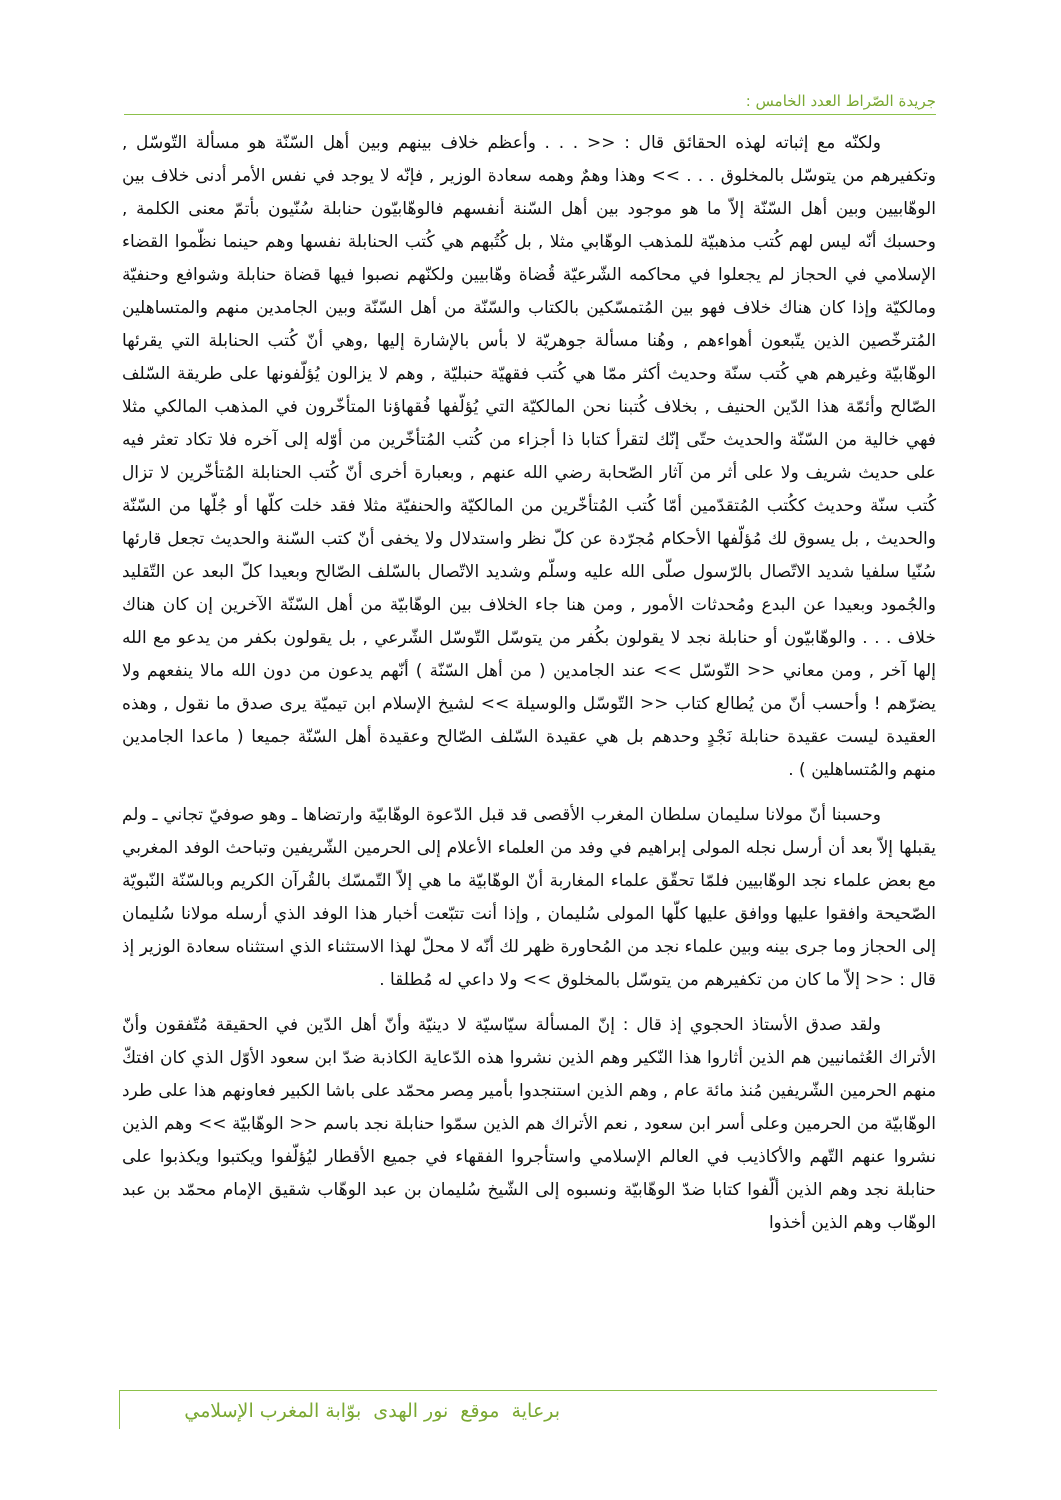جريدة الصّراط العدد الخامس :
ولكنّه مع إثباته لهذه الحقائق قال : << . . . وأعظم خلاف بينهم وبين أهل السّنّة هو مسألة التّوسّل , وتكفيرهم من يتوسّل بالمخلوق . . . >> وهذا وهمٌ وهمه سعادة الوزير , فإنّه لا يوجد في نفس الأمر أدنى خلاف بين الوهّابيين وبين أهل السّنّة إلاّ ما هو موجود بين أهل السّنة أنفسهم فالوهّابيّون حنابلة سُنّيون بأتمّ معنى الكلمة , وحسبك أنّه ليس لهم كُتب مذهبيّة للمذهب الوهّابي مثلا , بل كُتُبهم هي كُتب الحنابلة نفسها وهم حينما نظّموا القضاء الإسلامي في الحجاز لم يجعلوا في محاكمه الشّرعيّة قُضاة وهّابيين ولكنّهم نصبوا فيها قضاة حنابلة وشوافع وحنفيّة ومالكيّة وإذا كان هناك خلاف فهو بين المُتمسّكين بالكتاب والسّنّة من أهل السّنّة وبين الجامدين منهم والمتساهلين المُترخّصين الذين يتّبعون أهواءهم , وهُنا مسألة جوهريّة لا بأس بالإشارة إليها ,وهي أنّ كُتب الحنابلة التي يقرئها الوهّابيّة وغيرهم هي كُتب سنّة وحديث أكثر ممّا هي كُتب فقهيّة حنبليّة , وهم لا يزالون يُؤلّفونها على طريقة السّلف الصّالح وأئمّة هذا الدّين الحنيف , بخلاف كُتبنا نحن المالكيّة التي يُؤلّفها فُقهاؤنا المتأخّرون في المذهب المالكي مثلا فهي خالية من السّنّة والحديث حتّى إنّك لتقرأ كتابا ذا أجزاء من كُتب المُتأخّرين من أوّله إلى آخره فلا تكاد تعثر فيه على حديث شريف ولا على أثر من آثار الصّحابة رضي الله عنهم , وبعبارة أخرى أنّ كُتب الحنابلة المُتأخّرين لا تزال كُتب سنّة وحديث ككُتب المُتقدّمين أمّا كُتب المُتأخّرين من المالكيّة والحنفيّة مثلا فقد خلت كلّها أو جُلّها من السّنّة والحديث , بل يسوق لك مُؤلّفها الأحكام مُجرّدة عن كلّ نظر واستدلال ولا يخفى أنّ كتب السّنة والحديث تجعل قارئها سُنّيا سلفيا شديد الاتّصال بالرّسول صلّى الله عليه وسلّم وشديد الاتّصال بالسّلف الصّالح وبعيدا كلّ البعد عن التّقليد والجُمود وبعيدا عن البدع ومُحدثات الأمور , ومن هنا جاء الخلاف بين الوهّابيّة من أهل السّنّة الآخرين إن كان هناك خلاف . . . والوهّابيّون أو حنابلة نجد لا يقولون بكُفر من يتوسّل التّوسّل الشّرعي , بل يقولون بكفر من يدعو مع الله إلها آخر , ومن معاني << التّوسّل >> عند الجامدين ( من أهل السّنّة ) أنّهم يدعون من دون الله مالا ينفعهم ولا يضرّهم ! وأحسب أنّ من يُطالع كتاب << التّوسّل والوسيلة >> لشيخ الإسلام ابن تيميّة يرى صدق ما نقول , وهذه العقيدة ليست عقيدة حنابلة نَجْدٍ وحدهم بل هي عقيدة السّلف الصّالح وعقيدة أهل السّنّة جميعا ( ماعدا الجامدين منهم والمُتساهلين ) .
وحسبنا أنّ مولانا سليمان سلطان المغرب الأقصى قد قبل الدّعوة الوهّابيّة وارتضاها ـ وهو صوفيّ تجاني ـ ولم يقبلها إلاّ بعد أن أرسل نجله المولى إبراهيم في وفد من العلماء الأعلام إلى الحرمين الشّريفين وتباحث الوفد المغربي مع بعض علماء نجد الوهّابيين فلمّا تحقّق علماء المغاربة أنّ الوهّابيّة ما هي إلاّ التّمسّك بالقُرآن الكريم وبالسّنّة النّبويّة الصّحيحة وافقوا عليها ووافق عليها كلّها المولى سُليمان , وإذا أنت تتبّعت أخبار هذا الوفد الذي أرسله مولانا سُليمان إلى الحجاز وما جرى بينه وبين علماء نجد من المُحاورة ظهر لك أنّه لا محلّ لهذا الاستثناء الذي استثناه سعادة الوزير إذ قال : << إلاّ ما كان من تكفيرهم من يتوسّل بالمخلوق >> ولا داعي له مُطلقا .
ولقد صدق الأستاذ الحجوي إذ قال : إنّ المسألة سيّاسيّة لا دينيّة وأنّ أهل الدّين في الحقيقة مُتّفقون وأنّ الأتراك العُثمانيين هم الذين أثاروا هذا النّكير وهم الذين نشروا هذه الدّعاية الكاذبة ضدّ ابن سعود الأوّل الذي كان افتكّ منهم الحرمين الشّريفين مُنذ مائة عام , وهم الذين استنجدوا بأمير مِصر محمّد على باشا الكبير فعاونهم هذا على طرد الوهّابيّة من الحرمين وعلى أسر ابن سعود , نعم الأتراك هم الذين سمّوا حنابلة نجد باسم << الوهّابيّة >> وهم الذين نشروا عنهم التّهم والأكاذيب في العالم الإسلامي واستأجروا الفقهاء في جميع الأقطار ليُؤلّفوا ويكتبوا ويكذبوا على حنابلة نجد وهم الذين ألّفوا كتابا ضدّ الوهّابيّة ونسبوه إلى الشّيخ سُليمان بن عبد الوهّاب شقيق الإمام محمّد بن عبد الوهّاب وهم الذين أخذوا
برعاية موقع نور الهدى بوّابة المغرب الإسلامي